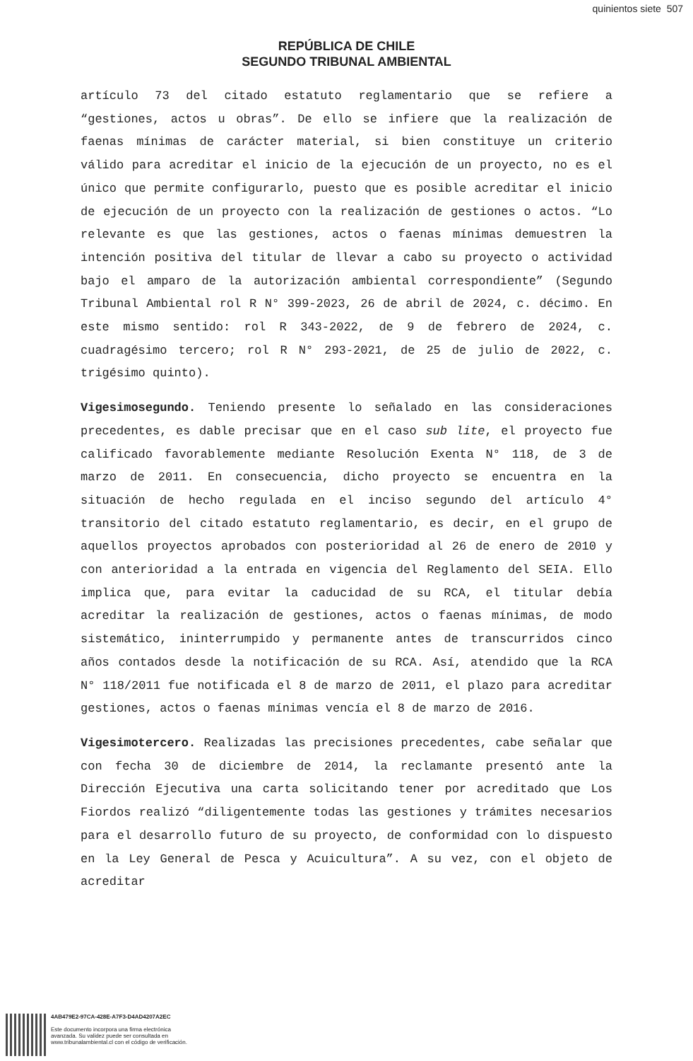quinientos siete 507
REPÚBLICA DE CHILE
SEGUNDO TRIBUNAL AMBIENTAL
artículo 73 del citado estatuto reglamentario que se refiere a “gestiones, actos u obras”. De ello se infiere que la realización de faenas mínimas de carácter material, si bien constituye un criterio válido para acreditar el inicio de la ejecución de un proyecto, no es el único que permite configurarlo, puesto que es posible acreditar el inicio de ejecución de un proyecto con la realización de gestiones o actos. “Lo relevante es que las gestiones, actos o faenas mínimas demuestren la intención positiva del titular de llevar a cabo su proyecto o actividad bajo el amparo de la autorización ambiental correspondiente” (Segundo Tribunal Ambiental rol R N° 399-2023, 26 de abril de 2024, c. décimo. En este mismo sentido: rol R 343-2022, de 9 de febrero de 2024, c. cuadragésimo tercero; rol R N° 293-2021, de 25 de julio de 2022, c. trigésimo quinto).
Vigesimosegundo. Teniendo presente lo señalado en las consideraciones precedentes, es dable precisar que en el caso sub lite, el proyecto fue calificado favorablemente mediante Resolución Exenta N° 118, de 3 de marzo de 2011. En consecuencia, dicho proyecto se encuentra en la situación de hecho regulada en el inciso segundo del artículo 4° transitorio del citado estatuto reglamentario, es decir, en el grupo de aquellos proyectos aprobados con posterioridad al 26 de enero de 2010 y con anterioridad a la entrada en vigencia del Reglamento del SEIA. Ello implica que, para evitar la caducidad de su RCA, el titular debía acreditar la realización de gestiones, actos o faenas mínimas, de modo sistemático, ininterrumpido y permanente antes de transcurridos cinco años contados desde la notificación de su RCA. Así, atendido que la RCA N° 118/2011 fue notificada el 8 de marzo de 2011, el plazo para acreditar gestiones, actos o faenas mínimas vencía el 8 de marzo de 2016.
Vigesimotercero. Realizadas las precisiones precedentes, cabe señalar que con fecha 30 de diciembre de 2014, la reclamante presentó ante la Dirección Ejecutiva una carta solicitando tener por acreditado que Los Fiordos realizó “diligentemente todas las gestiones y trámites necesarios para el desarrollo futuro de su proyecto, de conformidad con lo dispuesto en la Ley General de Pesca y Acuicultura”. A su vez, con el objeto de acreditar
4AB479E2-97CA-428E-A7F3-D4AD4207A2EC
Este documento incorpora una firma electrónica
avanzada. Su validez puede ser consultada en
www.tribunalambiental.cl con el código de verificación.